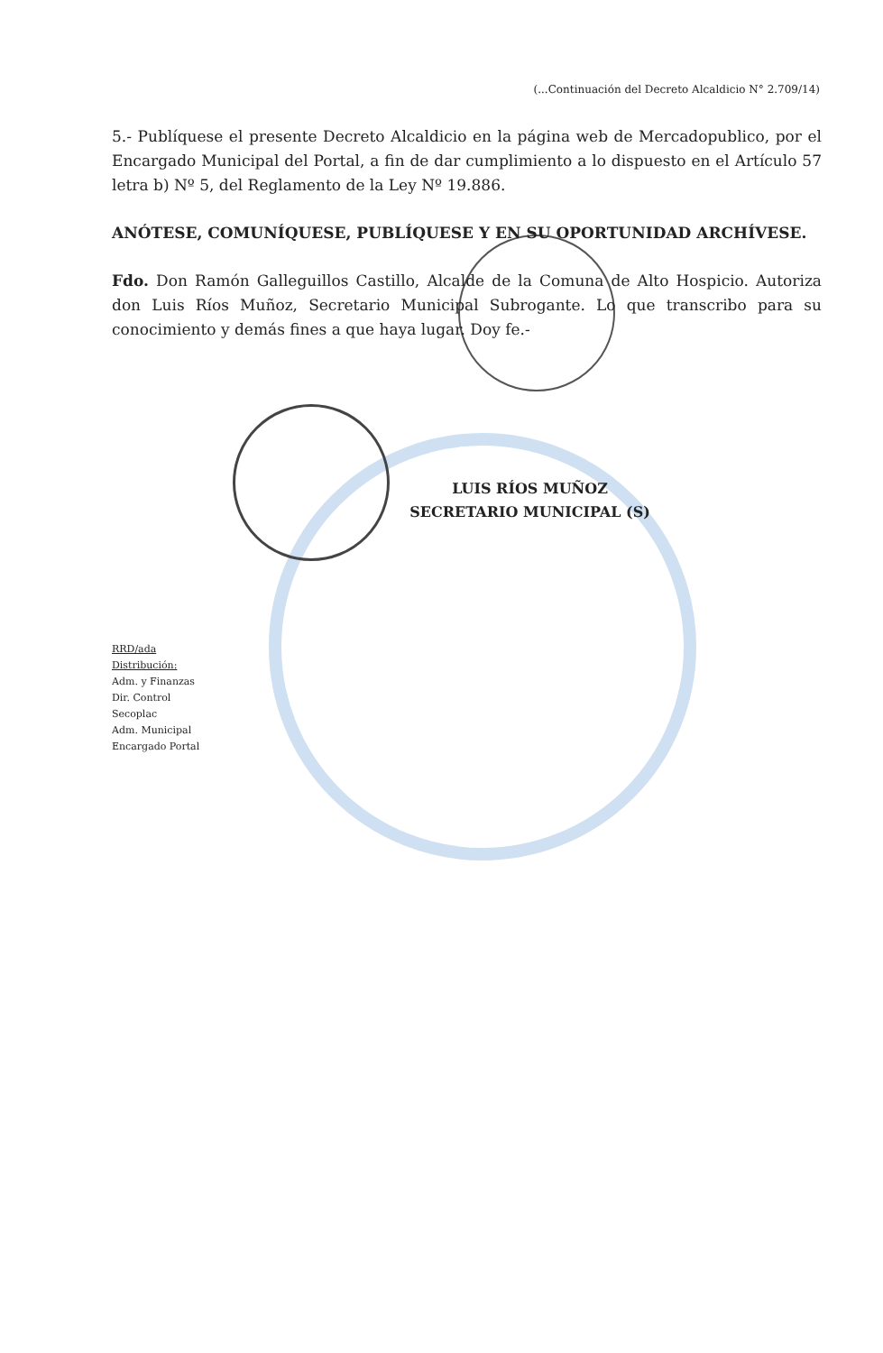(...Continuación del Decreto Alcaldicio N° 2.709/14)
5.- Publíquese el presente Decreto Alcaldicio en la página web de Mercadopublico, por el Encargado Municipal del Portal, a fin de dar cumplimiento a lo dispuesto en el Artículo 57 letra b) Nº 5, del Reglamento de la Ley Nº 19.886.
ANÓTESE, COMUNÍQUESE, PUBLÍQUESE Y EN SU OPORTUNIDAD ARCHÍVESE.
Fdo. Don Ramón Galleguillos Castillo, Alcalde de la Comuna de Alto Hospicio. Autoriza don Luis Ríos Muñoz, Secretario Municipal Subrogante. Lo que transcribo para su conocimiento y demás fines a que haya lugar. Doy fe.-
LUIS RÍOS MUÑOZ
SECRETARIO MUNICIPAL (S)
RRD/ada
Distribución:
Adm. y Finanzas
Dir. Control
Secoplac
Adm. Municipal
Encargado Portal